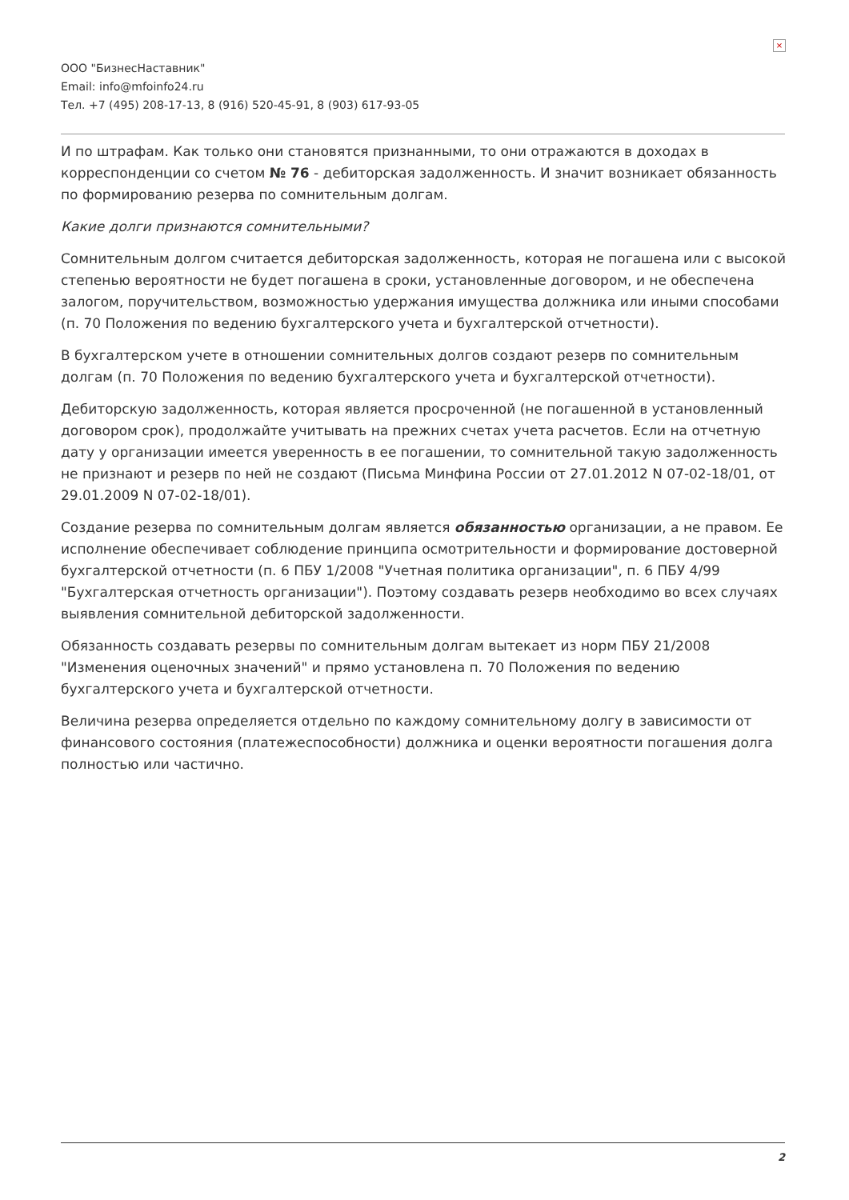×
ООО "БизнесНаставник"
Email: info@mfoinfo24.ru
Тел. +7 (495) 208-17-13, 8 (916) 520-45-91, 8 (903) 617-93-05
И по штрафам. Как только они становятся признанными, то они отражаются в доходах в корреспонденции со счетом № 76 - дебиторская задолженность. И значит возникает обязанность по формированию резерва по сомнительным долгам.
Какие долги признаются сомнительными?
Сомнительным долгом считается дебиторская задолженность, которая не погашена или с высокой степенью вероятности не будет погашена в сроки, установленные договором, и не обеспечена залогом, поручительством, возможностью удержания имущества должника или иными способами (п. 70 Положения по ведению бухгалтерского учета и бухгалтерской отчетности).
В бухгалтерском учете в отношении сомнительных долгов создают резерв по сомнительным долгам (п. 70 Положения по ведению бухгалтерского учета и бухгалтерской отчетности).
Дебиторскую задолженность, которая является просроченной (не погашенной в установленный договором срок), продолжайте учитывать на прежних счетах учета расчетов. Если на отчетную дату у организации имеется уверенность в ее погашении, то сомнительной такую задолженность не признают и резерв по ней не создают (Письма Минфина России от 27.01.2012 N 07-02-18/01, от 29.01.2009 N 07-02-18/01).
Создание резерва по сомнительным долгам является обязанностью организации, а не правом. Ее исполнение обеспечивает соблюдение принципа осмотрительности и формирование достоверной бухгалтерской отчетности (п. 6 ПБУ 1/2008 "Учетная политика организации", п. 6 ПБУ 4/99 "Бухгалтерская отчетность организации"). Поэтому создавать резерв необходимо во всех случаях выявления сомнительной дебиторской задолженности.
Обязанность создавать резервы по сомнительным долгам вытекает из норм ПБУ 21/2008 "Изменения оценочных значений" и прямо установлена п. 70 Положения по ведению бухгалтерского учета и бухгалтерской отчетности.
Величина резерва определяется отдельно по каждому сомнительному долгу в зависимости от финансового состояния (платежеспособности) должника и оценки вероятности погашения долга полностью или частично.
2